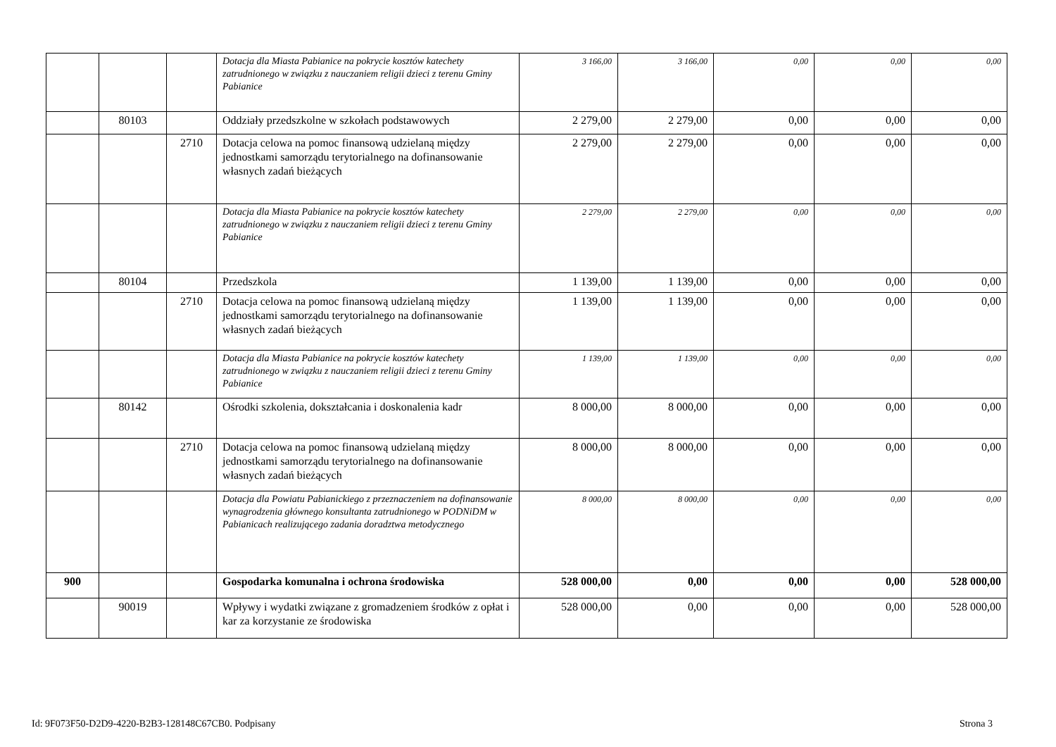| | | | Dotacja dla Miasta Pabianice na pokrycie kosztów katechety zatrudnionego w związku z nauczaniem religii dzieci z terenu Gminy Pabianice | 3 166,00 | 3 166,00 | 0,00 | 0,00 | 0,00 |
| | 80103 | | Oddziały przedszkolne w szkołach podstawowych | 2 279,00 | 2 279,00 | 0,00 | 0,00 | 0,00 |
| | | 2710 | Dotacja celowa na pomoc finansową udzielaną między jednostkami samorządu terytorialnego na dofinansowanie własnych zadań bieżących | 2 279,00 | 2 279,00 | 0,00 | 0,00 | 0,00 |
| | | | Dotacja dla Miasta Pabianice na pokrycie kosztów katechety zatrudnionego w związku z nauczaniem religii dzieci z terenu Gminy Pabianice | 2 279,00 | 2 279,00 | 0,00 | 0,00 | 0,00 |
| | 80104 | | Przedszkola | 1 139,00 | 1 139,00 | 0,00 | 0,00 | 0,00 |
| | | 2710 | Dotacja celowa na pomoc finansową udzielaną między jednostkami samorządu terytorialnego na dofinansowanie własnych zadań bieżących | 1 139,00 | 1 139,00 | 0,00 | 0,00 | 0,00 |
| | | | Dotacja dla Miasta Pabianice na pokrycie kosztów katechety zatrudnionego w związku z nauczaniem religii dzieci z terenu Gminy Pabianice | 1 139,00 | 1 139,00 | 0,00 | 0,00 | 0,00 |
| | 80142 | | Ośrodki szkolenia, dokształcania i doskonalenia kadr | 8 000,00 | 8 000,00 | 0,00 | 0,00 | 0,00 |
| | | 2710 | Dotacja celowa na pomoc finansową udzielaną między jednostkami samorządu terytorialnego na dofinansowanie własnych zadań bieżących | 8 000,00 | 8 000,00 | 0,00 | 0,00 | 0,00 |
| | | | Dotacja dla Powiatu Pabianickiego z przeznaczeniem na dofinansowanie wynagrodzenia głównego konsultanta zatrudnionego w PODNiDM w Pabianicach realizującego zadania doradztwa metodycznego | 8 000,00 | 8 000,00 | 0,00 | 0,00 | 0,00 |
| 900 | | | Gospodarka komunalna i ochrona środowiska | 528 000,00 | 0,00 | 0,00 | 0,00 | 528 000,00 |
| | 90019 | | Wpływy i wydatki związane z gromadzeniem środków z opłat i kar za korzystanie ze środowiska | 528 000,00 | 0,00 | 0,00 | 0,00 | 528 000,00 |
Id: 9F073F50-D2D9-4220-B2B3-128148C67CB0. Podpisany Strona 3